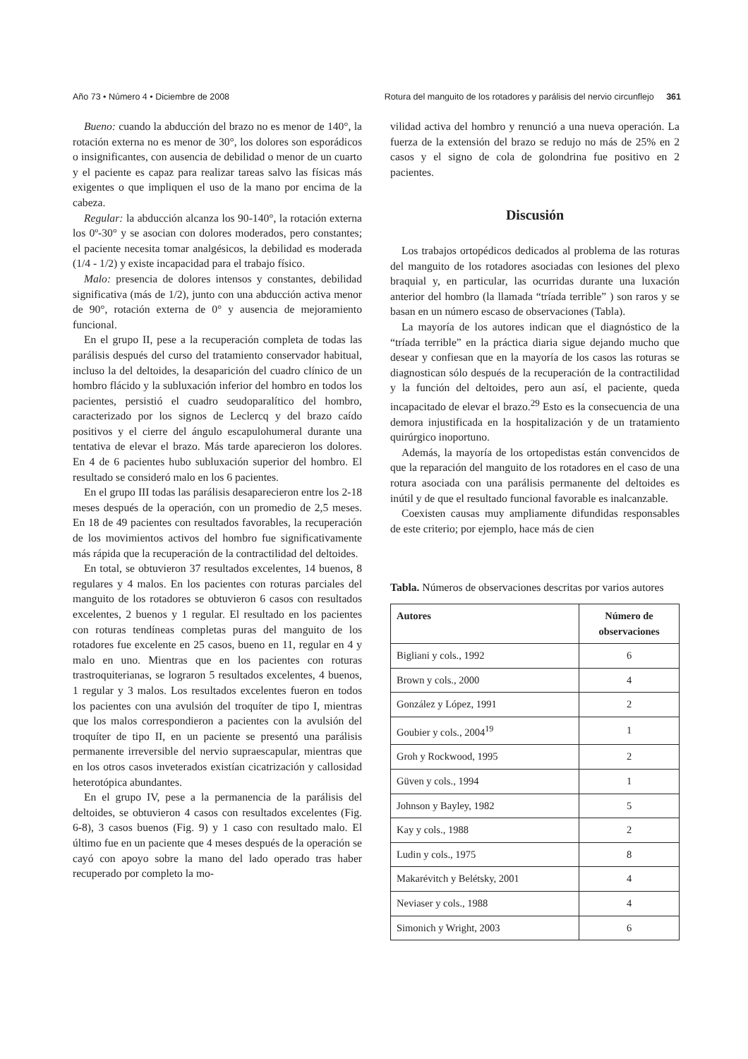Año 73 • Número 4 • Diciembre de 2008 Rotura del manguito de los rotadores y parálisis del nervio circunflejo 361
Bueno: cuando la abducción del brazo no es menor de 140°, la rotación externa no es menor de 30°, los dolores son esporádicos o insignificantes, con ausencia de debilidad o menor de un cuarto y el paciente es capaz para realizar tareas salvo las físicas más exigentes o que impliquen el uso de la mano por encima de la cabeza.
Regular: la abducción alcanza los 90-140°, la rotación externa los 0º-30° y se asocian con dolores moderados, pero constantes; el paciente necesita tomar analgésicos, la debilidad es moderada (1/4 - 1/2) y existe incapacidad para el trabajo físico.
Malo: presencia de dolores intensos y constantes, debilidad significativa (más de 1/2), junto con una abducción activa menor de 90°, rotación externa de 0° y ausencia de mejoramiento funcional.
En el grupo II, pese a la recuperación completa de todas las parálisis después del curso del tratamiento conservador habitual, incluso la del deltoides, la desaparición del cuadro clínico de un hombro flácido y la subluxación inferior del hombro en todos los pacientes, persistió el cuadro seudoparalítico del hombro, caracterizado por los signos de Leclercq y del brazo caído positivos y el cierre del ángulo escapulohumeral durante una tentativa de elevar el brazo. Más tarde aparecieron los dolores. En 4 de 6 pacientes hubo subluxación superior del hombro. El resultado se consideró malo en los 6 pacientes.
En el grupo III todas las parálisis desaparecieron entre los 2-18 meses después de la operación, con un promedio de 2,5 meses. En 18 de 49 pacientes con resultados favorables, la recuperación de los movimientos activos del hombro fue significativamente más rápida que la recuperación de la contractilidad del deltoides.
En total, se obtuvieron 37 resultados excelentes, 14 buenos, 8 regulares y 4 malos. En los pacientes con roturas parciales del manguito de los rotadores se obtuvieron 6 casos con resultados excelentes, 2 buenos y 1 regular. El resultado en los pacientes con roturas tendíneas completas puras del manguito de los rotadores fue excelente en 25 casos, bueno en 11, regular en 4 y malo en uno. Mientras que en los pacientes con roturas trastroquiterianas, se lograron 5 resultados excelentes, 4 buenos, 1 regular y 3 malos. Los resultados excelentes fueron en todos los pacientes con una avulsión del troquíter de tipo I, mientras que los malos correspondieron a pacientes con la avulsión del troquíter de tipo II, en un paciente se presentó una parálisis permanente irreversible del nervio supraescapular, mientras que en los otros casos inveterados existían cicatrización y callosidad heterotópica abundantes.
En el grupo IV, pese a la permanencia de la parálisis del deltoides, se obtuvieron 4 casos con resultados excelentes (Fig. 6-8), 3 casos buenos (Fig. 9) y 1 caso con resultado malo. El último fue en un paciente que 4 meses después de la operación se cayó con apoyo sobre la mano del lado operado tras haber recuperado por completo la mo-
vilidad activa del hombro y renunció a una nueva operación. La fuerza de la extensión del brazo se redujo no más de 25% en 2 casos y el signo de cola de golondrina fue positivo en 2 pacientes.
Discusión
Los trabajos ortopédicos dedicados al problema de las roturas del manguito de los rotadores asociadas con lesiones del plexo braquial y, en particular, las ocurridas durante una luxación anterior del hombro (la llamada “tríada terrible” ) son raros y se basan en un número escaso de observaciones (Tabla).
La mayoría de los autores indican que el diagnóstico de la “tríada terrible” en la práctica diaria sigue dejando mucho que desear y confiesan que en la mayoría de los casos las roturas se diagnostican sólo después de la recuperación de la contractilidad y la función del deltoides, pero aun así, el paciente, queda incapacitado de elevar el brazo.<sup>29</sup> Esto es la consecuencia de una demora injustificada en la hospitalización y de un tratamiento quirúrgico inoportuno.
Además, la mayoría de los ortopedistas están convencidos de que la reparación del manguito de los rotadores en el caso de una rotura asociada con una parálisis permanente del deltoides es inútil y de que el resultado funcional favorable es inalcanzable.
Coexisten causas muy ampliamente difundidas responsables de este criterio; por ejemplo, hace más de cien
Tabla. Números de observaciones descritas por varios autores
| Autores | Número de observaciones |
| --- | --- |
| Bigliani y cols., 1992 | 6 |
| Brown y cols., 2000 | 4 |
| González y López, 1991 | 2 |
| Goubier y cols., 2004<sup>19</sup> | 1 |
| Groh y Rockwood, 1995 | 2 |
| Güven y cols., 1994 | 1 |
| Johnson y Bayley, 1982 | 5 |
| Kay y cols., 1988 | 2 |
| Ludin y cols., 1975 | 8 |
| Makarévitch y Belétsky, 2001 | 4 |
| Neviaser y cols., 1988 | 4 |
| Simonich y Wright, 2003 | 6 |